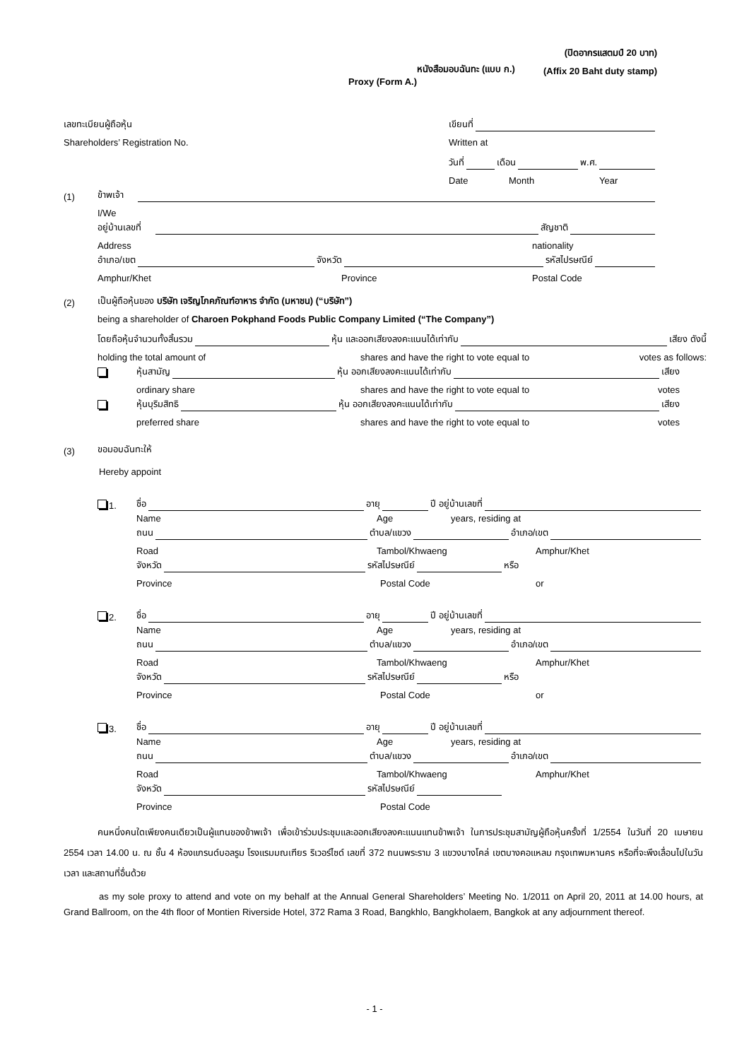(ปิดอากรแสตมป์ 20 บาท)
หนังสือมอบฉันทะ (แบบ ก.) (Affix 20 Baht duty stamp)
Proxy (Form A.)
เลขทะเบียนผู้ถือหุ้น เขียนที่
Shareholders’ Registration No. Written at
วันที่ เดือน พ.ศ.
Date Month Year
(1) ข้าพเจ้า
I/We
อยู่บ้านเลขที่ สัญชาติ
Address nationality
อำเภอ/เขต จังหวัด รหัสไปรษณีย์
Amphur/Khet Province Postal Code
(2) เป็นผู้ถือหุ้นของ บริษัท เจริญโภคภัณฑ์อาหาร จำกัด (มหาชน) (“บริษัท”)
being a shareholder of Charoen Pokphand Foods Public Company Limited (“The Company”)
โดยถือหุ้นจำนวนทั้งสิ้นรวม หุ้น และออกเสียงลงคะแนนได้เท่ากับ เสียง ดังนี้
holding the total amount of shares and have the right to vote equal to votes as follows:
หุ้นสามัญ หุ้น ออกเสียงลงคะแนนได้เท่ากับ เสียง
ordinary share shares and have the right to vote equal to votes
หุ้นบุริมสิทธิ หุ้น ออกเสียงลงคะแนนได้เท่ากับ เสียง
preferred share shares and have the right to vote equal to votes
(3) ขอมอบฉันทะให้
Hereby appoint
1. ชื่อ อายุ ปี อยู่บ้านเลขที่
Name Age years, residing at
ถนน ตำบล/แขวง อำเภอ/เขต
Road Tambol/Khwaeng Amphur/Khet
จังหวัด รหัสไปรษณีย์ หรือ
Province Postal Code or
2. ชื่อ อายุ ปี อยู่บ้านเลขที่
Name Age years, residing at
ถนน ตำบล/แขวง อำเภอ/เขต
Road Tambol/Khwaeng Amphur/Khet
จังหวัด รหัสไปรษณีย์ หรือ
Province Postal Code or
3. ชื่อ อายุ ปี อยู่บ้านเลขที่
Name Age years, residing at
ถนน ตำบล/แขวง อำเภอ/เขต
Road Tambol/Khwaeng Amphur/Khet
จังหวัด รหัสไปรษณีย์
Province Postal Code
คนหนึ่งคนใดเพียงคนเดียวเป็นผู้แทนของข้าพเจ้า เพื่อเข้าร่วมประชุมและออกเสียงลงคะแนนแทนข้าพเจ้า ในการประชุมสามัญผู้ถือหุ้นครั้งที่ 1/2554 ในวันที่ 20 เมษายน 2554 เวลา 14.00 น. ณ ชั้น 4 ห้องแกรนด์บอลรูม โรงแรมมณเฑียร ริเวอร์ไซด์ เลขที่ 372 ถนนพระราม 3 แขวงบางโคล่ เขตบางคอแหลม กรุงเทพมหานคร หรือที่จะพึงเลื่อนไปในวัน เวลา และสถานที่อื่นด้วย
as my sole proxy to attend and vote on my behalf at the Annual General Shareholders’ Meeting No. 1/2011 on April 20, 2011 at 14.00 hours, at Grand Ballroom, on the 4th floor of Montien Riverside Hotel, 372 Rama 3 Road, Bangkhlo, Bangkholaem, Bangkok at any adjournment thereof.
- 1 -